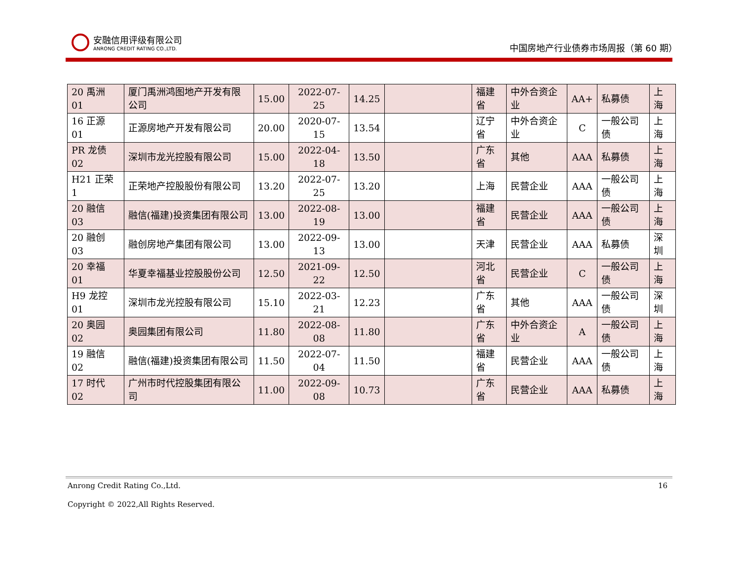安融信用评级有限公司
ANRONG CREDIT RATING CO.,LTD.
中国房地产行业债券市场周报（第 60 期）
| 20 禹洲 01 | 厦门禹洲鸿图地产开发有限公司 | 15.00 | 2022-07-25 | 14.25 | | 福建省 | 中外合资企业 | AA+ | 私募债 | 上海 |
| 16 正源 01 | 正源房地产开发有限公司 | 20.00 | 2020-07-15 | 13.54 | | 辽宁省 | 中外合资企业 | C | 一般公司债 | 上海 |
| PR 龙债 02 | 深圳市龙光控股有限公司 | 15.00 | 2022-04-18 | 13.50 | | 广东省 | 其他 | AAA | 私募债 | 上海 |
| H21 正荣 1 | 正荣地产控股股份有限公司 | 13.20 | 2022-07-25 | 13.20 | | 上海 | 民营企业 | AAA | 一般公司债 | 上海 |
| 20 融信 03 | 融信(福建)投资集团有限公司 | 13.00 | 2022-08-19 | 13.00 | | 福建省 | 民营企业 | AAA | 一般公司债 | 上海 |
| 20 融创 03 | 融创房地产集团有限公司 | 13.00 | 2022-09-13 | 13.00 | | 天津 | 民营企业 | AAA | 私募债 | 深圳 |
| 20 幸福 01 | 华夏幸福基业控股股份公司 | 12.50 | 2021-09-22 | 12.50 | | 河北省 | 民营企业 | C | 一般公司债 | 上海 |
| H9 龙控 01 | 深圳市龙光控股有限公司 | 15.10 | 2022-03-21 | 12.23 | | 广东省 | 其他 | AAA | 一般公司债 | 深圳 |
| 20 奥园 02 | 奥园集团有限公司 | 11.80 | 2022-08-08 | 11.80 | | 广东省 | 中外合资企业 | A | 一般公司债 | 上海 |
| 19 融信 02 | 融信(福建)投资集团有限公司 | 11.50 | 2022-07-04 | 11.50 | | 福建省 | 民营企业 | AAA | 一般公司债 | 上海 |
| 17 时代 02 | 广州市时代控股集团有限公司 | 11.00 | 2022-09-08 | 10.73 | | 广东省 | 民营企业 | AAA | 私募债 | 上海 |
Anrong Credit Rating Co.,Ltd.
16
Copyright © 2022,All Rights Reserved.